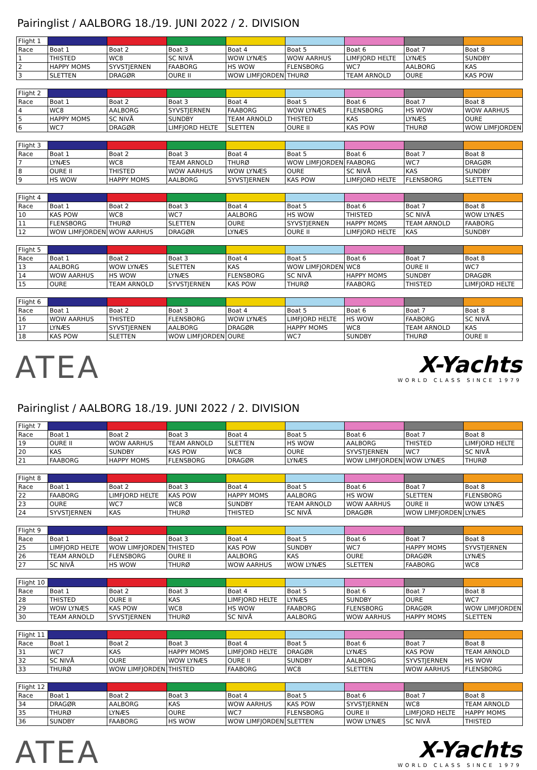Pairinglist / AALBORG 18./19. JUNI 2022 / 2. DIVISION
| Flight 1 | | | | | | | | |
| Race | Boat 1 | Boat 2 | Boat 3 | Boat 4 | Boat 5 | Boat 6 | Boat 7 | Boat 8 |
| 1 | THISTED | WC8 | SC NIVÅ | WOW LYNÆS | WOW AARHUS | LIMFJORD HELTE | LYNÆS | SUNDBY |
| 2 | HAPPY MOMS | SYVSTJERNEN | FAABORG | HS WOW | FLENSBORG | WC7 | AALBORG | KAS |
| 3 | SLETTEN | DRAGØR | OURE II | WOW LIMFJORDEN | THURØ | TEAM ARNOLD | OURE | KAS POW |
| Flight 2 | | | | | | | | |
| Race | Boat 1 | Boat 2 | Boat 3 | Boat 4 | Boat 5 | Boat 6 | Boat 7 | Boat 8 |
| 4 | WC8 | AALBORG | SYVSTJERNEN | FAABORG | WOW LYNÆS | FLENSBORG | HS WOW | WOW AARHUS |
| 5 | HAPPY MOMS | SC NIVÅ | SUNDBY | TEAM ARNOLD | THISTED | KAS | LYNÆS | OURE |
| 6 | WC7 | DRAGØR | LIMFJORD HELTE | SLETTEN | OURE II | KAS POW | THURØ | WOW LIMFJORDEN |
| Flight 3 | | | | | | | | |
| Race | Boat 1 | Boat 2 | Boat 3 | Boat 4 | Boat 5 | Boat 6 | Boat 7 | Boat 8 |
| 7 | LYNÆS | WC8 | TEAM ARNOLD | THURØ | WOW LIMFJORDEN | FAABORG | WC7 | DRAGØR |
| 8 | OURE II | THISTED | WOW AARHUS | WOW LYNÆS | OURE | SC NIVÅ | KAS | SUNDBY |
| 9 | HS WOW | HAPPY MOMS | AALBORG | SYVSTJERNEN | KAS POW | LIMFJORD HELTE | FLENSBORG | SLETTEN |
| Flight 4 | | | | | | | | |
| Race | Boat 1 | Boat 2 | Boat 3 | Boat 4 | Boat 5 | Boat 6 | Boat 7 | Boat 8 |
| 10 | KAS POW | WC8 | WC7 | AALBORG | HS WOW | THISTED | SC NIVÅ | WOW LYNÆS |
| 11 | FLENSBORG | THURØ | SLETTEN | OURE | SYVSTJERNEN | HAPPY MOMS | TEAM ARNOLD | FAABORG |
| 12 | WOW LIMFJORDEN | WOW AARHUS | DRAGØR | LYNÆS | OURE II | LIMFJORD HELTE | KAS | SUNDBY |
| Flight 5 | | | | | | | | |
| Race | Boat 1 | Boat 2 | Boat 3 | Boat 4 | Boat 5 | Boat 6 | Boat 7 | Boat 8 |
| 13 | AALBORG | WOW LYNÆS | SLETTEN | KAS | WOW LIMFJORDEN | WC8 | OURE II | WC7 |
| 14 | WOW AARHUS | HS WOW | LYNÆS | FLENSBORG | SC NIVÅ | HAPPY MOMS | SUNDBY | DRAGØR |
| 15 | OURE | TEAM ARNOLD | SYVSTJERNEN | KAS POW | THURØ | FAABORG | THISTED | LIMFJORD HELTE |
| Flight 6 | | | | | | | | |
| Race | Boat 1 | Boat 2 | Boat 3 | Boat 4 | Boat 5 | Boat 6 | Boat 7 | Boat 8 |
| 16 | WOW AARHUS | THISTED | FLENSBORG | WOW LYNÆS | LIMFJORD HELTE | HS WOW | FAABORG | SC NIVÅ |
| 17 | LYNÆS | SYVSTJERNEN | AALBORG | DRAGØR | HAPPY MOMS | WC8 | TEAM ARNOLD | KAS |
| 18 | KAS POW | SLETTEN | WOW LIMFJORDEN | OURE | WC7 | SUNDBY | THURØ | OURE II |
ATEA
X-Yachts
WORLD CLASS SINCE 1979
Pairinglist / AALBORG 18./19. JUNI 2022 / 2. DIVISION
| Flight 7 | | | | | | | | |
| Race | Boat 1 | Boat 2 | Boat 3 | Boat 4 | Boat 5 | Boat 6 | Boat 7 | Boat 8 |
| 19 | OURE II | WOW AARHUS | TEAM ARNOLD | SLETTEN | HS WOW | AALBORG | THISTED | LIMFJORD HELTE |
| 20 | KAS | SUNDBY | KAS POW | WC8 | OURE | SYVSTJERNEN | WC7 | SC NIVÅ |
| 21 | FAABORG | HAPPY MOMS | FLENSBORG | DRAGØR | LYNÆS | WOW LIMFJORDEN | WOW LYNÆS | THURØ |
| Flight 8 | | | | | | | | |
| Race | Boat 1 | Boat 2 | Boat 3 | Boat 4 | Boat 5 | Boat 6 | Boat 7 | Boat 8 |
| 22 | FAABORG | LIMFJORD HELTE | KAS POW | HAPPY MOMS | AALBORG | HS WOW | SLETTEN | FLENSBORG |
| 23 | OURE | WC7 | WC8 | SUNDBY | TEAM ARNOLD | WOW AARHUS | OURE II | WOW LYNÆS |
| 24 | SYVSTJERNEN | KAS | THURØ | THISTED | SC NIVÅ | DRAGØR | WOW LIMFJORDEN | LYNÆS |
| Flight 9 | | | | | | | | |
| Race | Boat 1 | Boat 2 | Boat 3 | Boat 4 | Boat 5 | Boat 6 | Boat 7 | Boat 8 |
| 25 | LIMFJORD HELTE | WOW LIMFJORDEN | THISTED | KAS POW | SUNDBY | WC7 | HAPPY MOMS | SYVSTJERNEN |
| 26 | TEAM ARNOLD | FLENSBORG | OURE II | AALBORG | KAS | OURE | DRAGØR | LYNÆS |
| 27 | SC NIVÅ | HS WOW | THURØ | WOW AARHUS | WOW LYNÆS | SLETTEN | FAABORG | WC8 |
| Flight 10 | | | | | | | | |
| Race | Boat 1 | Boat 2 | Boat 3 | Boat 4 | Boat 5 | Boat 6 | Boat 7 | Boat 8 |
| 28 | THISTED | OURE II | KAS | LIMFJORD HELTE | LYNÆS | SUNDBY | OURE | WC7 |
| 29 | WOW LYNÆS | KAS POW | WC8 | HS WOW | FAABORG | FLENSBORG | DRAGØR | WOW LIMFJORDEN |
| 30 | TEAM ARNOLD | SYVSTJERNEN | THURØ | SC NIVÅ | AALBORG | WOW AARHUS | HAPPY MOMS | SLETTEN |
| Flight 11 | | | | | | | | |
| Race | Boat 1 | Boat 2 | Boat 3 | Boat 4 | Boat 5 | Boat 6 | Boat 7 | Boat 8 |
| 31 | WC7 | KAS | HAPPY MOMS | LIMFJORD HELTE | DRAGØR | LYNÆS | KAS POW | TEAM ARNOLD |
| 32 | SC NIVÅ | OURE | WOW LYNÆS | OURE II | SUNDBY | AALBORG | SYVSTJERNEN | HS WOW |
| 33 | THURØ | WOW LIMFJORDEN | THISTED | FAABORG | WC8 | SLETTEN | WOW AARHUS | FLENSBORG |
| Flight 12 | | | | | | | | |
| Race | Boat 1 | Boat 2 | Boat 3 | Boat 4 | Boat 5 | Boat 6 | Boat 7 | Boat 8 |
| 34 | DRAGØR | AALBORG | KAS | WOW AARHUS | KAS POW | SYVSTJERNEN | WC8 | TEAM ARNOLD |
| 35 | THURØ | LYNÆS | OURE | WC7 | FLENSBORG | OURE II | LIMFJORD HELTE | HAPPY MOMS |
| 36 | SUNDBY | FAABORG | HS WOW | WOW LIMFJORDEN | SLETTEN | WOW LYNÆS | SC NIVÅ | THISTED |
ATEA
X-Yachts
WORLD CLASS SINCE 1979